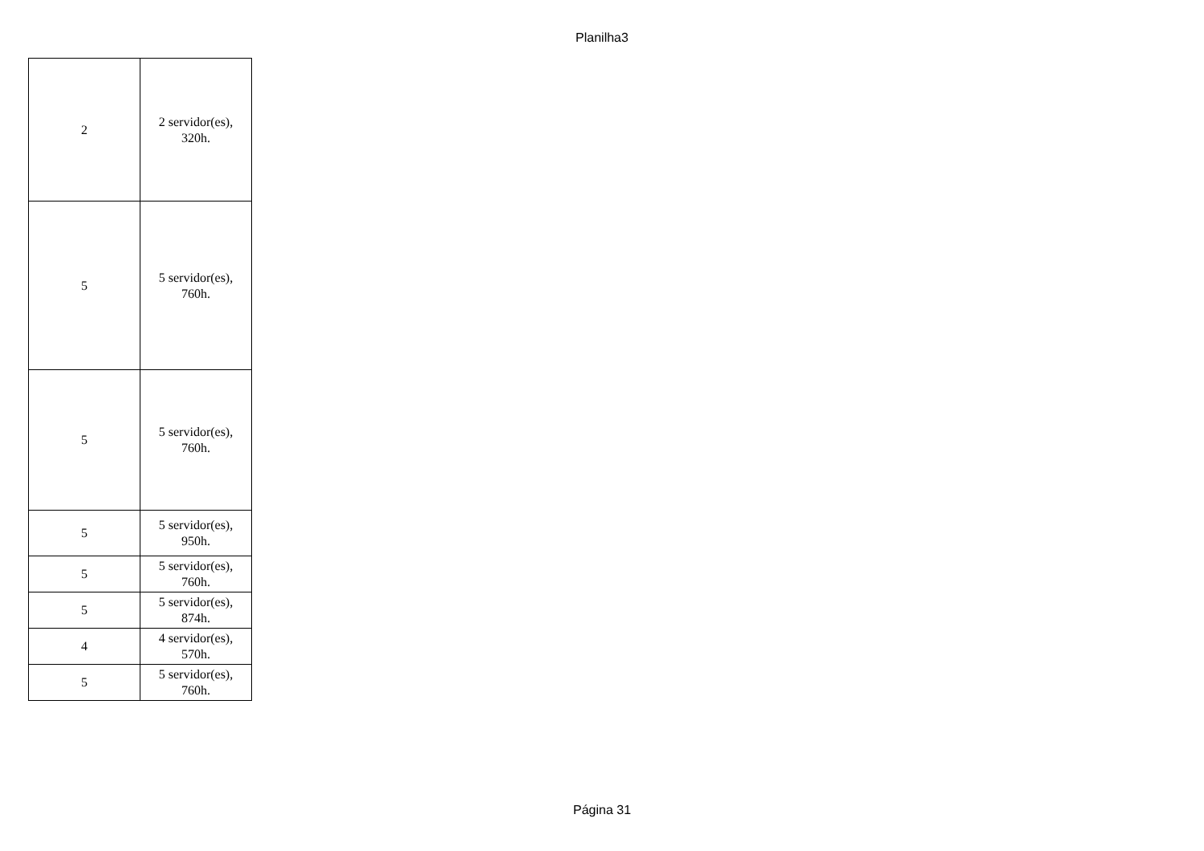Planilha3
| 2 | 2 servidor(es), 320h. |
| 5 | 5 servidor(es), 760h. |
| 5 | 5 servidor(es), 760h. |
| 5 | 5 servidor(es), 950h. |
| 5 | 5 servidor(es), 760h. |
| 5 | 5 servidor(es), 874h. |
| 4 | 4 servidor(es), 570h. |
| 5 | 5 servidor(es), 760h. |
Página 31